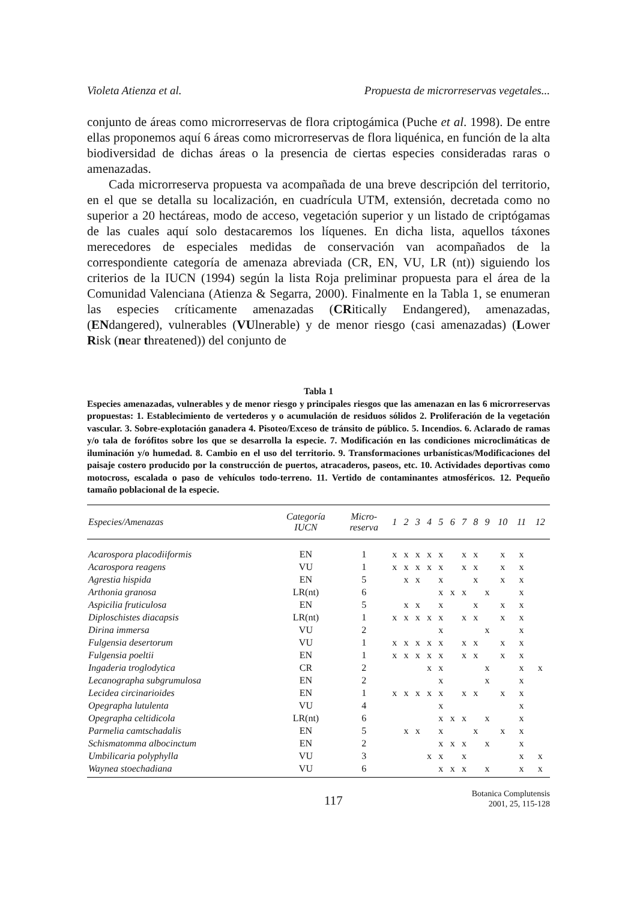Violeta Atienza et al. Propuesta de microrreservas vegetales...
conjunto de áreas como microrreservas de flora criptogámica (Puche et al. 1998). De entre ellas proponemos aquí 6 áreas como microrreservas de flora liquénica, en función de la alta biodiversidad de dichas áreas o la presencia de ciertas especies consideradas raras o amenazadas.
Cada microrreserva propuesta va acompañada de una breve descripción del territorio, en el que se detalla su localización, en cuadrícula UTM, extensión, decretada como no superior a 20 hectáreas, modo de acceso, vegetación superior y un listado de criptógamas de las cuales aquí solo destacaremos los líquenes. En dicha lista, aquellos táxones merecedores de especiales medidas de conservación van acompañados de la correspondiente categoría de amenaza abreviada (CR, EN, VU, LR (nt)) siguiendo los criterios de la IUCN (1994) según la lista Roja preliminar propuesta para el área de la Comunidad Valenciana (Atienza & Segarra, 2000). Finalmente en la Tabla 1, se enumeran las especies críticamente amenazadas (CRitically Endangered), amenazadas, (ENdangered), vulnerables (VUlnerable) y de menor riesgo (casi amenazadas) (Lower Risk (near threatened)) del conjunto de
Tabla 1
Especies amenazadas, vulnerables y de menor riesgo y principales riesgos que las amenazan en las 6 microrreservas propuestas: 1. Establecimiento de vertederos y o acumulación de residuos sólidos 2. Proliferación de la vegetación vascular. 3. Sobre-explotación ganadera 4. Pisoteo/Exceso de tránsito de público. 5. Incendios. 6. Aclarado de ramas y/o tala de forófitos sobre los que se desarrolla la especie. 7. Modificación en las condiciones microclimáticas de iluminación y/o humedad. 8. Cambio en el uso del territorio. 9. Transformaciones urbanísticas/Modificaciones del paisaje costero producido por la construcción de puertos, atracaderos, paseos, etc. 10. Actividades deportivas como motocross, escalada o paso de vehículos todo-terreno. 11. Vertido de contaminantes atmosféricos. 12. Pequeño tamaño poblacional de la especie.
| Especies/Amenazas | Categoría IUCN | Micro- reserva | 1 | 2 | 3 | 4 | 5 | 6 | 7 | 8 | 9 | 10 | 11 | 12 |
| --- | --- | --- | --- | --- | --- | --- | --- | --- | --- | --- | --- | --- | --- | --- |
| Acarospora placodiiformis | EN | 1 | x | x | x | x | x | | x | x | | x | x | |
| Acarospora reagens | VU | 1 | x | x | x | x | x | | x | x | | x | x | |
| Agrestia hispida | EN | 5 | | x | x | | x | | | x | | x | x | |
| Arthonia granosa | LR(nt) | 6 | | | | | x | x | x | | x | | x | |
| Aspicilia fruticulosa | EN | 5 | | x | x | | x | | | x | | x | x | |
| Diploschistes diacapsis | LR(nt) | 1 | x | x | x | x | x | | x | x | | x | x | |
| Dirina immersa | VU | 2 | | | | | x | | | | x | | x | |
| Fulgensia desertorum | VU | 1 | x | x | x | x | x | | x | x | | x | x | |
| Fulgensia poeltii | EN | 1 | x | x | x | x | x | | x | x | | x | x | |
| Ingaderia troglodytica | CR | 2 | | | | x | x | | | | x | | x | x |
| Lecanographa subgrumulosa | EN | 2 | | | | | x | | | | x | | x | |
| Lecidea circinarioides | EN | 1 | x | x | x | x | x | | x | x | | x | x | |
| Opegrapha lutulenta | VU | 4 | | | | | x | | | | | | x | |
| Opegrapha celtidicola | LR(nt) | 6 | | | | | x | x | x | | x | | x | |
| Parmelia camtschadalis | EN | 5 | | x | x | | x | | | x | | x | x | |
| Schismatomma albocinctum | EN | 2 | | | | | x | x | x | | x | | x | |
| Umbilicaria polyphylla | VU | 3 | | | | x | x | | x | | | | x | x |
| Waynea stoechadiana | VU | 6 | | | | | x | x | x | | x | | x | x |
117
Botanica Complutensis
2001, 25, 115-128